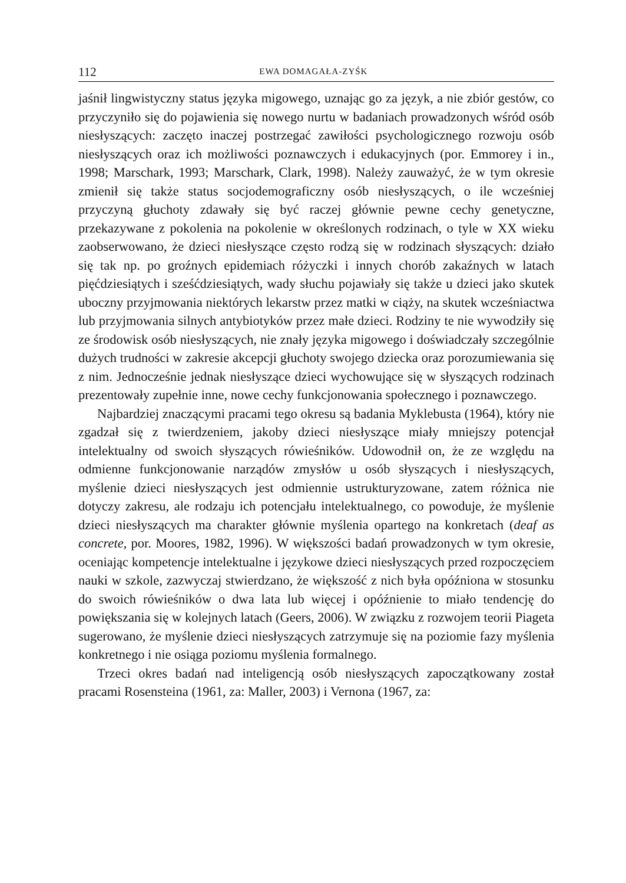112 EWA DOMAGAŁA-ZYŚK
jaśnił lingwistyczny status języka migowego, uznając go za język, a nie zbiór gestów, co przyczyniło się do pojawienia się nowego nurtu w badaniach prowadzonych wśród osób niesłyszących: zaczęto inaczej postrzegać zawiłości psychologicznego rozwoju osób niesłyszących oraz ich możliwości poznawczych i edukacyjnych (por. Emmorey i in., 1998; Marschark, 1993; Marschark, Clark, 1998). Należy zauważyć, że w tym okresie zmienił się także status socjodemograficzny osób niesłyszących, o ile wcześniej przyczyną głuchoty zdawały się być raczej głównie pewne cechy genetyczne, przekazywane z pokolenia na pokolenie w określonych rodzinach, o tyle w XX wieku zaobserwowano, że dzieci niesłyszące często rodzą się w rodzinach słyszących: działo się tak np. po groźnych epidemiach różyczki i innych chorób zakaźnych w latach pięćdziesiątych i sześćdziesiątych, wady słuchu pojawiały się także u dzieci jako skutek uboczny przyjmowania niektórych lekarstw przez matki w ciąży, na skutek wcześniactwa lub przyjmowania silnych antybiotyków przez małe dzieci. Rodziny te nie wywodziły się ze środowisk osób niesłyszących, nie znały języka migowego i doświadczały szczególnie dużych trudności w zakresie akcepcji głuchoty swojego dziecka oraz porozumiewania się z nim. Jednocześnie jednak niesłyszące dzieci wychowujące się w słyszących rodzinach prezentowały zupełnie inne, nowe cechy funkcjonowania społecznego i poznawczego.
Najbardziej znaczącymi pracami tego okresu są badania Myklebusta (1964), który nie zgadzał się z twierdzeniem, jakoby dzieci niesłyszące miały mniejszy potencjał intelektualny od swoich słyszących rówieśników. Udowodnił on, że ze względu na odmienne funkcjonowanie narządów zmysłów u osób słyszących i niesłyszących, myślenie dzieci niesłyszących jest odmiennie ustrukturyzowane, zatem różnica nie dotyczy zakresu, ale rodzaju ich potencjału intelektualnego, co powoduje, że myślenie dzieci niesłyszących ma charakter głównie myślenia opartego na konkretach (deaf as concrete, por. Moores, 1982, 1996). W większości badań prowadzonych w tym okresie, oceniając kompetencje intelektualne i językowe dzieci niesłyszących przed rozpoczęciem nauki w szkole, zazwyczaj stwierdzano, że większość z nich była opóźniona w stosunku do swoich rówieśników o dwa lata lub więcej i opóźnienie to miało tendencję do powiększania się w kolejnych latach (Geers, 2006). W związku z rozwojem teorii Piageta sugerowano, że myślenie dzieci niesłyszących zatrzymuje się na poziomie fazy myślenia konkretnego i nie osiąga poziomu myślenia formalnego.
Trzeci okres badań nad inteligencją osób niesłyszących zapoczątkowany został pracami Rosensteina (1961, za: Maller, 2003) i Vernona (1967, za: